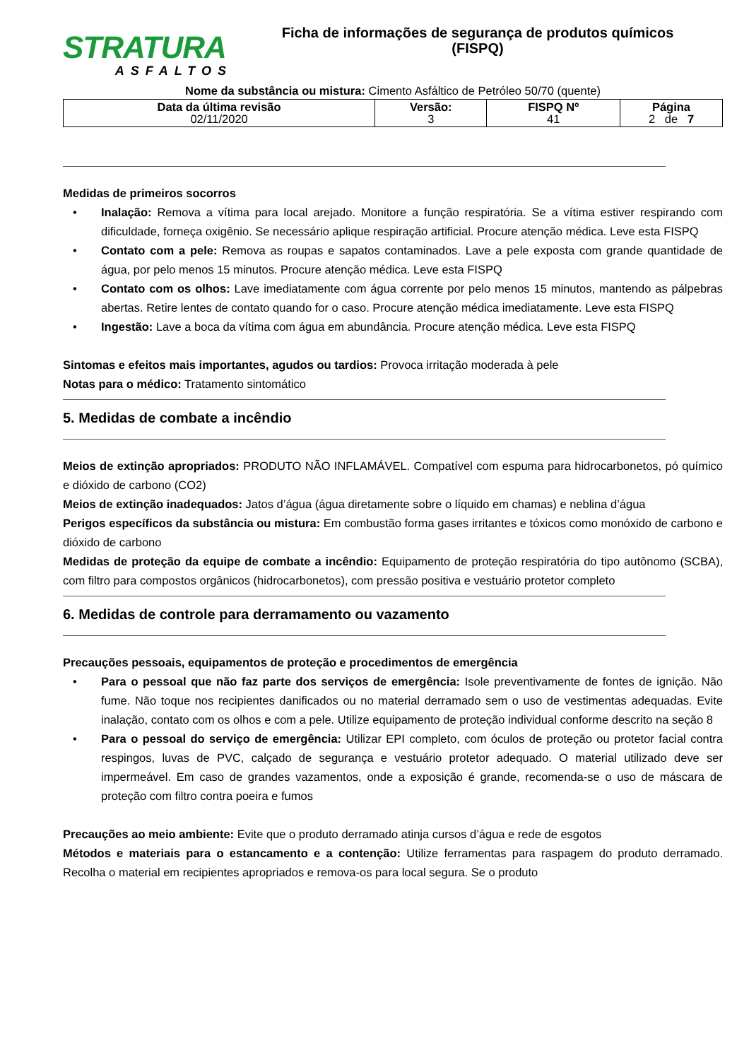STRATURA
ASFALTOS
Ficha de informações de segurança de produtos químicos
(FISPQ)
Nome da substância ou mistura: Cimento Asfáltico de Petróleo 50/70 (quente)
| Data da última revisão 02/11/2020 | Versão: 3 | FISPQ Nº 41 | Página 2 de 7 |
Medidas de primeiros socorros
• Inalação: Remova a vítima para local arejado. Monitore a função respiratória. Se a vítima estiver respirando com dificuldade, forneça oxigênio. Se necessário aplique respiração artificial. Procure atenção médica. Leve esta FISPQ
• Contato com a pele: Remova as roupas e sapatos contaminados. Lave a pele exposta com grande quantidade de água, por pelo menos 15 minutos. Procure atenção médica. Leve esta FISPQ
• Contato com os olhos: Lave imediatamente com água corrente por pelo menos 15 minutos, mantendo as pálpebras abertas. Retire lentes de contato quando for o caso. Procure atenção médica imediatamente. Leve esta FISPQ
• Ingestão: Lave a boca da vítima com água em abundância. Procure atenção médica. Leve esta FISPQ
Sintomas e efeitos mais importantes, agudos ou tardios: Provoca irritação moderada à pele
Notas para o médico: Tratamento sintomático
5. Medidas de combate a incêndio
Meios de extinção apropriados: PRODUTO NÃO INFLAMÁVEL. Compatível com espuma para hidrocarbonetos, pó químico e dióxido de carbono (CO2)
Meios de extinção inadequados: Jatos d’água (água diretamente sobre o líquido em chamas) e neblina d’água
Perigos específicos da substância ou mistura: Em combustão forma gases irritantes e tóxicos como monóxido de carbono e dióxido de carbono
Medidas de proteção da equipe de combate a incêndio: Equipamento de proteção respiratória do tipo autônomo (SCBA), com filtro para compostos orgânicos (hidrocarbonetos), com pressão positiva e vestuário protetor completo
6. Medidas de controle para derramamento ou vazamento
Precauções pessoais, equipamentos de proteção e procedimentos de emergência
• Para o pessoal que não faz parte dos serviços de emergência: Isole preventivamente de fontes de ignição. Não fume. Não toque nos recipientes danificados ou no material derramado sem o uso de vestimentas adequadas. Evite inalação, contato com os olhos e com a pele. Utilize equipamento de proteção individual conforme descrito na seção 8
• Para o pessoal do serviço de emergência: Utilizar EPI completo, com óculos de proteção ou protetor facial contra respingos, luvas de PVC, calçado de segurança e vestuário protetor adequado. O material utilizado deve ser impermeável. Em caso de grandes vazamentos, onde a exposição é grande, recomenda-se o uso de máscara de proteção com filtro contra poeira e fumos
Precauções ao meio ambiente: Evite que o produto derramado atinja cursos d’água e rede de esgotos
Métodos e materiais para o estancamento e a contenção: Utilize ferramentas para raspagem do produto derramado. Recolha o material em recipientes apropriados e remova-os para local segura. Se o produto